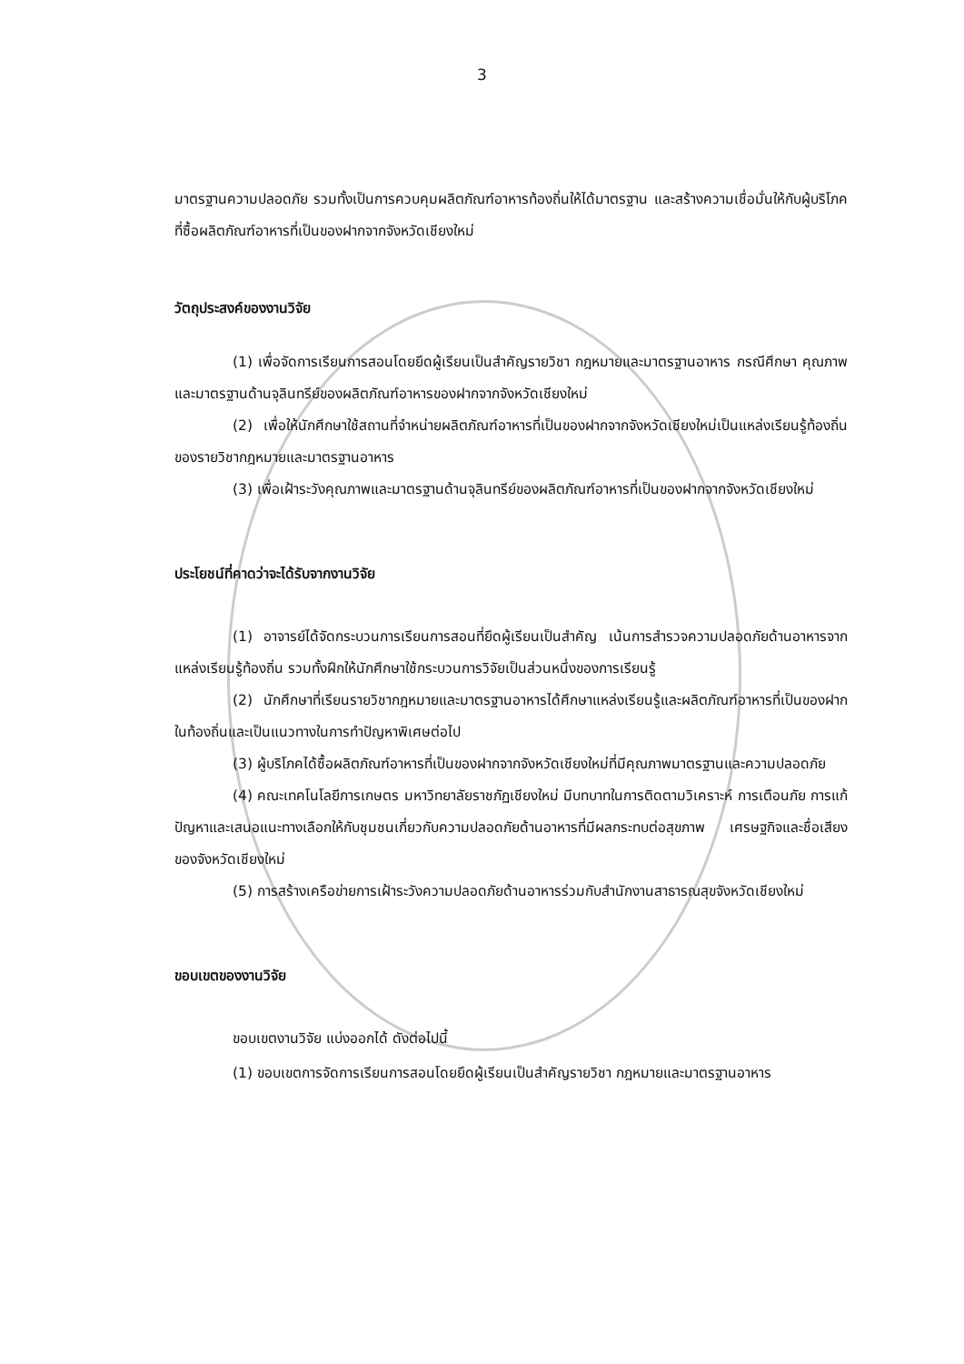3
มาตรฐานความปลอดภัย รวมทั้งเป็นการควบคุมผลิตภัณฑ์อาหารท้องถิ่นให้ได้มาตรฐาน และสร้างความเชื่อมั่นให้กับผู้บริโภคที่ซื้อผลิตภัณฑ์อาหารที่เป็นของฝากจากจังหวัดเชียงใหม่
วัตถุประสงค์ของงานวิจัย
(1) เพื่อจัดการเรียนการสอนโดยยึดผู้เรียนเป็นสำคัญรายวิชา กฎหมายและมาตรฐานอาหาร กรณีศึกษา คุณภาพและมาตรฐานด้านจุลินทรีย์ของผลิตภัณฑ์อาหารของฝากจากจังหวัดเชียงใหม่
(2) เพื่อให้นักศึกษาใช้สถานที่จำหน่ายผลิตภัณฑ์อาหารที่เป็นของฝากจากจังหวัดเชียงใหม่เป็นแหล่งเรียนรู้ท้องถิ่นของรายวิชากฎหมายและมาตรฐานอาหาร
(3) เพื่อเฝ้าระวังคุณภาพและมาตรฐานด้านจุลินทรีย์ของผลิตภัณฑ์อาหารที่เป็นของฝากจากจังหวัดเชียงใหม่
ประโยชน์ที่คาดว่าจะได้รับจากงานวิจัย
(1) อาจารย์ได้จัดกระบวนการเรียนการสอนที่ยึดผู้เรียนเป็นสำคัญ เน้นการสำรวจความปลอดภัยด้านอาหารจากแหล่งเรียนรู้ท้องถิ่น รวมทั้งฝึกให้นักศึกษาใช้กระบวนการวิจัยเป็นส่วนหนึ่งของการเรียนรู้
(2) นักศึกษาที่เรียนรายวิชากฎหมายและมาตรฐานอาหารได้ศึกษาแหล่งเรียนรู้และผลิตภัณฑ์อาหารที่เป็นของฝากในท้องถิ่นและเป็นแนวทางในการทำปัญหาพิเศษต่อไป
(3) ผู้บริโภคได้ซื้อผลิตภัณฑ์อาหารที่เป็นของฝากจากจังหวัดเชียงใหม่ที่มีคุณภาพมาตรฐานและความปลอดภัย
(4) คณะเทคโนโลยีการเกษตร มหาวิทยาลัยราชภัฏเชียงใหม่ มีบทบาทในการติดตามวิเคราะห์ การเตือนภัย การแก้ปัญหาและเสนอแนะทางเลือกให้กับชุมชนเกี่ยวกับความปลอดภัยด้านอาหารที่มีผลกระทบต่อสุขภาพ เศรษฐกิจและชื่อเสียงของจังหวัดเชียงใหม่
(5) การสร้างเครือข่ายการเฝ้าระวังความปลอดภัยด้านอาหารร่วมกับสำนักงานสาธารณสุขจังหวัดเชียงใหม่
ขอบเขตของงานวิจัย
ขอบเขตงานวิจัย แบ่งออกได้ ดังต่อไปนี้
(1) ขอบเขตการจัดการเรียนการสอนโดยยึดผู้เรียนเป็นสำคัญรายวิชา กฎหมายและมาตรฐานอาหาร